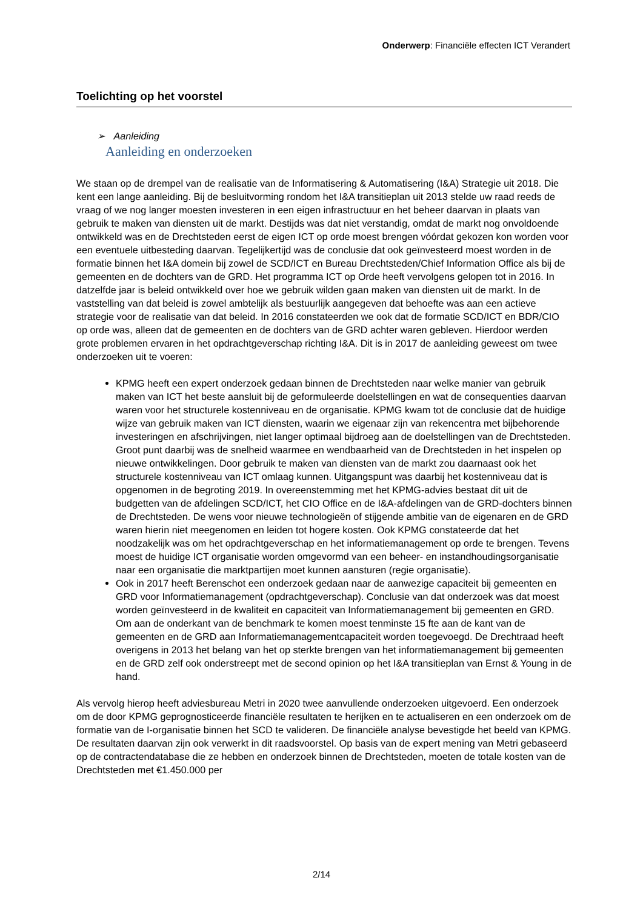Onderwerp: Financiële effecten ICT Verandert
Toelichting op het voorstel
➢ Aanleiding
Aanleiding en onderzoeken
We staan op de drempel van de realisatie van de Informatisering & Automatisering (I&A) Strategie uit 2018. Die kent een lange aanleiding. Bij de besluitvorming rondom het I&A transitieplan uit 2013 stelde uw raad reeds de vraag of we nog langer moesten investeren in een eigen infrastructuur en het beheer daarvan in plaats van gebruik te maken van diensten uit de markt. Destijds was dat niet verstandig, omdat de markt nog onvoldoende ontwikkeld was en de Drechtsteden eerst de eigen ICT op orde moest brengen vóórdat gekozen kon worden voor een eventuele uitbesteding daarvan. Tegelijkertijd was de conclusie dat ook geïnvesteerd moest worden in de formatie binnen het I&A domein bij zowel de SCD/ICT en Bureau Drechtsteden/Chief Information Office als bij de gemeenten en de dochters van de GRD. Het programma ICT op Orde heeft vervolgens gelopen tot in 2016. In datzelfde jaar is beleid ontwikkeld over hoe we gebruik wilden gaan maken van diensten uit de markt. In de vaststelling van dat beleid is zowel ambtelijk als bestuurlijk aangegeven dat behoefte was aan een actieve strategie voor de realisatie van dat beleid. In 2016 constateerden we ook dat de formatie SCD/ICT en BDR/CIO op orde was, alleen dat de gemeenten en de dochters van de GRD achter waren gebleven. Hierdoor werden grote problemen ervaren in het opdrachtgeverschap richting I&A. Dit is in 2017 de aanleiding geweest om twee onderzoeken uit te voeren:
KPMG heeft een expert onderzoek gedaan binnen de Drechtsteden naar welke manier van gebruik maken van ICT het beste aansluit bij de geformuleerde doelstellingen en wat de consequenties daarvan waren voor het structurele kostenniveau en de organisatie. KPMG kwam tot de conclusie dat de huidige wijze van gebruik maken van ICT diensten, waarin we eigenaar zijn van rekencentra met bijbehorende investeringen en afschrijvingen, niet langer optimaal bijdroeg aan de doelstellingen van de Drechtsteden. Groot punt daarbij was de snelheid waarmee en wendbaarheid van de Drechtsteden in het inspelen op nieuwe ontwikkelingen. Door gebruik te maken van diensten van de markt zou daarnaast ook het structurele kostenniveau van ICT omlaag kunnen. Uitgangspunt was daarbij het kostenniveau dat is opgenomen in de begroting 2019. In overeenstemming met het KPMG-advies bestaat dit uit de budgetten van de afdelingen SCD/ICT, het CIO Office en de I&A-afdelingen van de GRD-dochters binnen de Drechtsteden. De wens voor nieuwe technologieën of stijgende ambitie van de eigenaren en de GRD waren hierin niet meegenomen en leiden tot hogere kosten. Ook KPMG constateerde dat het noodzakelijk was om het opdrachtgeverschap en het informatiemanagement op orde te brengen. Tevens moest de huidige ICT organisatie worden omgevormd van een beheer- en instandhoudingsorganisatie naar een organisatie die marktpartijen moet kunnen aansturen (regie organisatie).
Ook in 2017 heeft Berenschot een onderzoek gedaan naar de aanwezige capaciteit bij gemeenten en GRD voor Informatiemanagement (opdrachtgeverschap). Conclusie van dat onderzoek was dat moest worden geïnvesteerd in de kwaliteit en capaciteit van Informatiemanagement bij gemeenten en GRD. Om aan de onderkant van de benchmark te komen moest tenminste 15 fte aan de kant van de gemeenten en de GRD aan Informatiemanagementcapaciteit worden toegevoegd. De Drechtraad heeft overigens in 2013 het belang van het op sterkte brengen van het informatiemanagement bij gemeenten en de GRD zelf ook onderstreept met de second opinion op het I&A transitieplan van Ernst & Young in de hand.
Als vervolg hierop heeft adviesbureau Metri in 2020 twee aanvullende onderzoeken uitgevoerd. Een onderzoek om de door KPMG geprognosticeerde financiële resultaten te herijken en te actualiseren en een onderzoek om de formatie van de I-organisatie binnen het SCD te valideren. De financiële analyse bevestigde het beeld van KPMG. De resultaten daarvan zijn ook verwerkt in dit raadsvoorstel. Op basis van de expert mening van Metri gebaseerd op de contractendatabase die ze hebben en onderzoek binnen de Drechtsteden, moeten de totale kosten van de Drechtsteden met €1.450.000 per
2/14